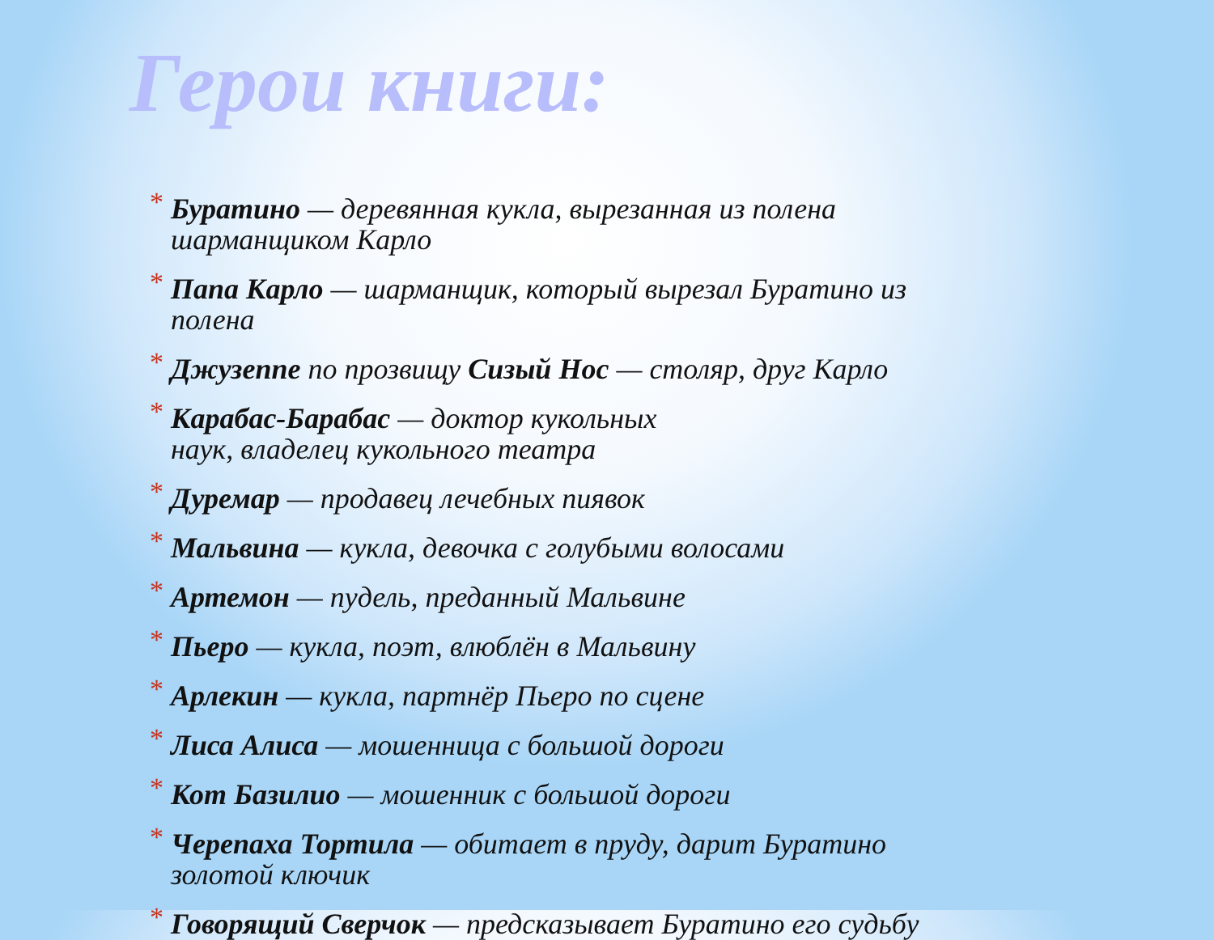Герои книги:
* Буратино — деревянная кукла, вырезанная из полена шарманщиком Карло
* Папа Карло — шарманщик, который вырезал Буратино из полена
* Джузеппе по прозвищу Сизый Нос — столяр, друг Карло
* Карабас-Барабас — доктор кукольных
наук, владелец кукольного театра
* Дуремар — продавец лечебных пиявок
* Мальвина — кукла, девочка с голубыми волосами
* Артемон — пудель, преданный Мальвине
* Пьеро — кукла, поэт, влюблён в Мальвину
* Арлекин — кукла, партнёр Пьеро по сцене
* Лиса Алиса — мошенница с большой дороги
* Кот Базилио — мошенник с большой дороги
* Черепаха Тортила — обитает в пруду, дарит Буратино золотой ключик
* Говорящий Сверчок — предсказывает Буратино его судьбу